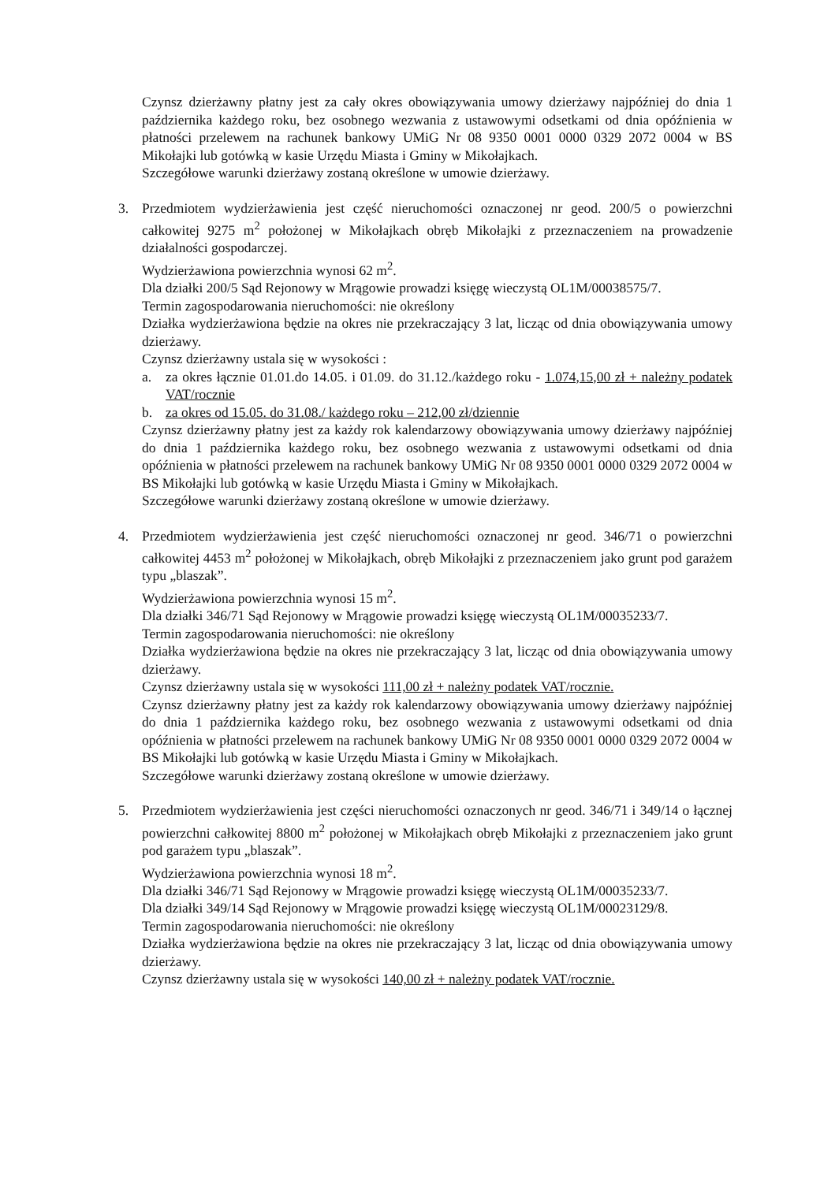Czynsz dzierżawny płatny jest za cały okres obowiązywania umowy dzierżawy najpóźniej do dnia 1 października każdego roku, bez osobnego wezwania z ustawowymi odsetkami od dnia opóźnienia w płatności przelewem na rachunek bankowy UMiG Nr 08 9350 0001 0000 0329 2072 0004 w BS Mikołajki lub gotówką w kasie Urzędu Miasta i Gminy w Mikołajkach.
Szczegółowe warunki dzierżawy zostaną określone w umowie dzierżawy.
3. Przedmiotem wydzierżawienia jest część nieruchomości oznaczonej nr geod. 200/5 o powierzchni całkowitej 9275 m<sup>2</sup> położonej w Mikołajkach obręb Mikołajki z przeznaczeniem na prowadzenie działalności gospodarczej.
Wydzierżawiona powierzchnia wynosi 62 m<sup>2</sup>.
Dla działki 200/5 Sąd Rejonowy w Mrągowie prowadzi księgę wieczystą OL1M/00038575/7.
Termin zagospodarowania nieruchomości: nie określony
Działka wydzierżawiona będzie na okres nie przekraczający 3 lat, licząc od dnia obowiązywania umowy dzierżawy.
Czynsz dzierżawny ustala się w wysokości :
a. za okres łącznie 01.01.do 14.05. i 01.09. do 31.12./każdego roku - 1.074,15,00 zł + należny podatek VAT/rocznie
b. za okres od 15.05. do 31.08./ każdego roku – 212,00 zł/dziennie
Czynsz dzierżawny płatny jest za każdy rok kalendarzowy obowiązywania umowy dzierżawy najpóźniej do dnia 1 października każdego roku, bez osobnego wezwania z ustawowymi odsetkami od dnia opóźnienia w płatności przelewem na rachunek bankowy UMiG Nr 08 9350 0001 0000 0329 2072 0004 w BS Mikołajki lub gotówką w kasie Urzędu Miasta i Gminy w Mikołajkach.
Szczegółowe warunki dzierżawy zostaną określone w umowie dzierżawy.
4. Przedmiotem wydzierżawienia jest część nieruchomości oznaczonej nr geod. 346/71 o powierzchni całkowitej 4453 m<sup>2</sup> położonej w Mikołajkach, obręb Mikołajki z przeznaczeniem jako grunt pod garażem typu „blaszak”.
Wydzierżawiona powierzchnia wynosi 15 m<sup>2</sup>.
Dla działki 346/71 Sąd Rejonowy w Mrągowie prowadzi księgę wieczystą OL1M/00035233/7.
Termin zagospodarowania nieruchomości: nie określony
Działka wydzierżawiona będzie na okres nie przekraczający 3 lat, licząc od dnia obowiązywania umowy dzierżawy.
Czynsz dzierżawny ustala się w wysokości 111,00 zł + należny podatek VAT/rocznie.
Czynsz dzierżawny płatny jest za każdy rok kalendarzowy obowiązywania umowy dzierżawy najpóźniej do dnia 1 października każdego roku, bez osobnego wezwania z ustawowymi odsetkami od dnia opóźnienia w płatności przelewem na rachunek bankowy UMiG Nr 08 9350 0001 0000 0329 2072 0004 w BS Mikołajki lub gotówką w kasie Urzędu Miasta i Gminy w Mikołajkach.
Szczegółowe warunki dzierżawy zostaną określone w umowie dzierżawy.
5. Przedmiotem wydzierżawienia jest części nieruchomości oznaczonych nr geod. 346/71 i 349/14 o łącznej powierzchni całkowitej 8800 m<sup>2</sup> położonej w Mikołajkach obręb Mikołajki z przeznaczeniem jako grunt pod garażem typu „blaszak”.
Wydzierżawiona powierzchnia wynosi 18 m<sup>2</sup>.
Dla działki 346/71 Sąd Rejonowy w Mrągowie prowadzi księgę wieczystą OL1M/00035233/7.
Dla działki 349/14 Sąd Rejonowy w Mrągowie prowadzi księgę wieczystą OL1M/00023129/8.
Termin zagospodarowania nieruchomości: nie określony
Działka wydzierżawiona będzie na okres nie przekraczający 3 lat, licząc od dnia obowiązywania umowy dzierżawy.
Czynsz dzierżawny ustala się w wysokości 140,00 zł + należny podatek VAT/rocznie.